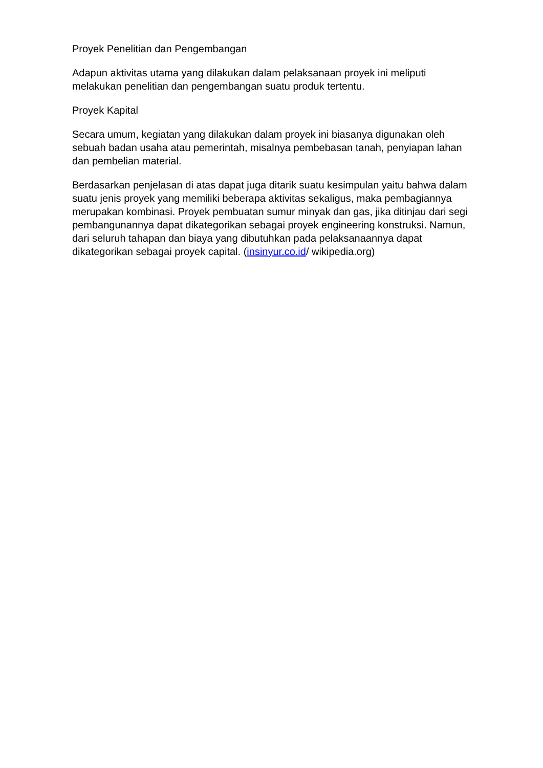Proyek Penelitian dan Pengembangan
Adapun aktivitas utama yang dilakukan dalam pelaksanaan proyek ini meliputi melakukan penelitian dan pengembangan suatu produk tertentu.
Proyek Kapital
Secara umum, kegiatan yang dilakukan dalam proyek ini biasanya digunakan oleh sebuah badan usaha atau pemerintah, misalnya pembebasan tanah, penyiapan lahan dan pembelian material.
Berdasarkan penjelasan di atas dapat juga ditarik suatu kesimpulan yaitu bahwa dalam suatu jenis proyek yang memiliki beberapa aktivitas sekaligus, maka pembagiannya merupakan kombinasi. Proyek pembuatan sumur minyak dan gas, jika ditinjau dari segi pembangunannya dapat dikategorikan sebagai proyek engineering konstruksi. Namun, dari seluruh tahapan dan biaya yang dibutuhkan pada pelaksanaannya dapat dikategorikan sebagai proyek capital. (insinyur.co.id/ wikipedia.org)